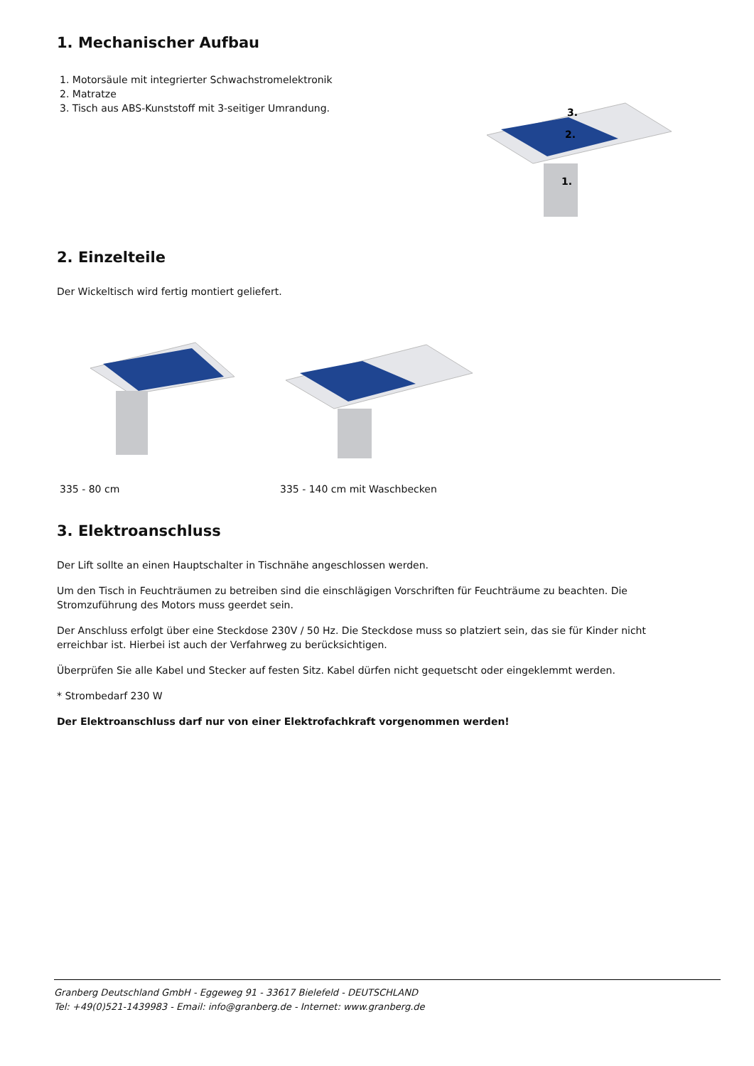1. Mechanischer Aufbau
1. Motorsäule mit integrierter Schwachstromelektronik
2. Matratze
3. Tisch aus ABS-Kunststoff mit 3-seitiger Umrandung.
3.
2.
1.
2. Einzelteile
Der Wickeltisch wird fertig montiert geliefert.
335 - 80 cm 335 - 140 cm mit Waschbecken
3. Elektroanschluss
Der Lift sollte an einen Hauptschalter in Tischnähe angeschlossen werden.
Um den Tisch in Feuchträumen zu betreiben sind die einschlägigen Vorschriften für Feuchträume zu beachten. Die Stromzuführung des Motors muss geerdet sein.
Der Anschluss erfolgt über eine Steckdose 230V / 50 Hz. Die Steckdose muss so platziert sein, das sie für Kinder nicht erreichbar ist. Hierbei ist auch der Verfahrweg zu berücksichtigen.
Überprüfen Sie alle Kabel und Stecker auf festen Sitz. Kabel dürfen nicht gequetscht oder eingeklemmt werden.
* Strombedarf 230 W
Der Elektroanschluss darf nur von einer Elektrofachkraft vorgenommen werden!
Granberg Deutschland GmbH - Eggeweg 91 - 33617 Bielefeld - DEUTSCHLAND
Tel: +49(0)521-1439983 - Email: info@granberg.de - Internet: www.granberg.de